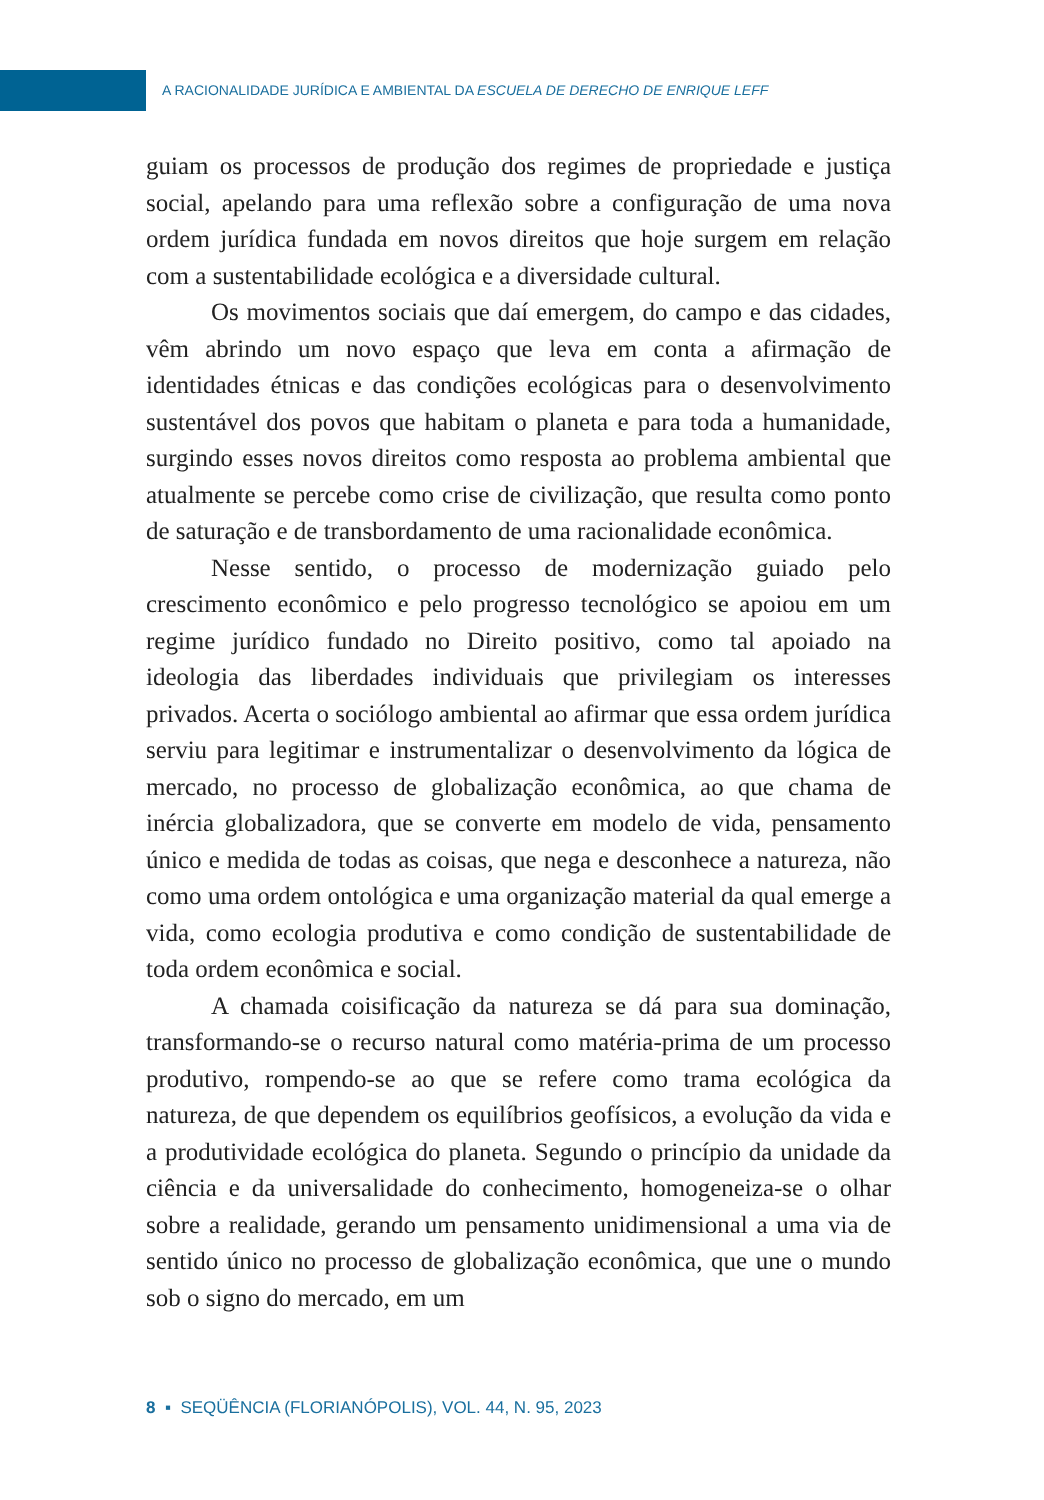A RACIONALIDADE JURÍDICA E AMBIENTAL DA ESCUELA DE DERECHO DE ENRIQUE LEFF
guiam os processos de produção dos regimes de propriedade e justiça social, apelando para uma reflexão sobre a configuração de uma nova ordem jurídica fundada em novos direitos que hoje surgem em relação com a sustentabilidade ecológica e a diversidade cultural.
Os movimentos sociais que daí emergem, do campo e das cidades, vêm abrindo um novo espaço que leva em conta a afirmação de identidades étnicas e das condições ecológicas para o desenvolvimento sustentável dos povos que habitam o planeta e para toda a humanidade, surgindo esses novos direitos como resposta ao problema ambiental que atualmente se percebe como crise de civilização, que resulta como ponto de saturação e de transbordamento de uma racionalidade econômica.
Nesse sentido, o processo de modernização guiado pelo crescimento econômico e pelo progresso tecnológico se apoiou em um regime jurídico fundado no Direito positivo, como tal apoiado na ideologia das liberdades individuais que privilegiam os interesses privados. Acerta o sociólogo ambiental ao afirmar que essa ordem jurídica serviu para legitimar e instrumentalizar o desenvolvimento da lógica de mercado, no processo de globalização econômica, ao que chama de inércia globalizadora, que se converte em modelo de vida, pensamento único e medida de todas as coisas, que nega e desconhece a natureza, não como uma ordem ontológica e uma organização material da qual emerge a vida, como ecologia produtiva e como condição de sustentabilidade de toda ordem econômica e social.
A chamada coisificação da natureza se dá para sua dominação, transformando-se o recurso natural como matéria-prima de um processo produtivo, rompendo-se ao que se refere como trama ecológica da natureza, de que dependem os equilíbrios geofísicos, a evolução da vida e a produtividade ecológica do planeta. Segundo o princípio da unidade da ciência e da universalidade do conhecimento, homogeneiza-se o olhar sobre a realidade, gerando um pensamento unidimensional a uma via de sentido único no processo de globalização econômica, que une o mundo sob o signo do mercado, em um
8 ▪ SEQÜÊNCIA (FLORIANÓPOLIS), VOL. 44, N. 95, 2023